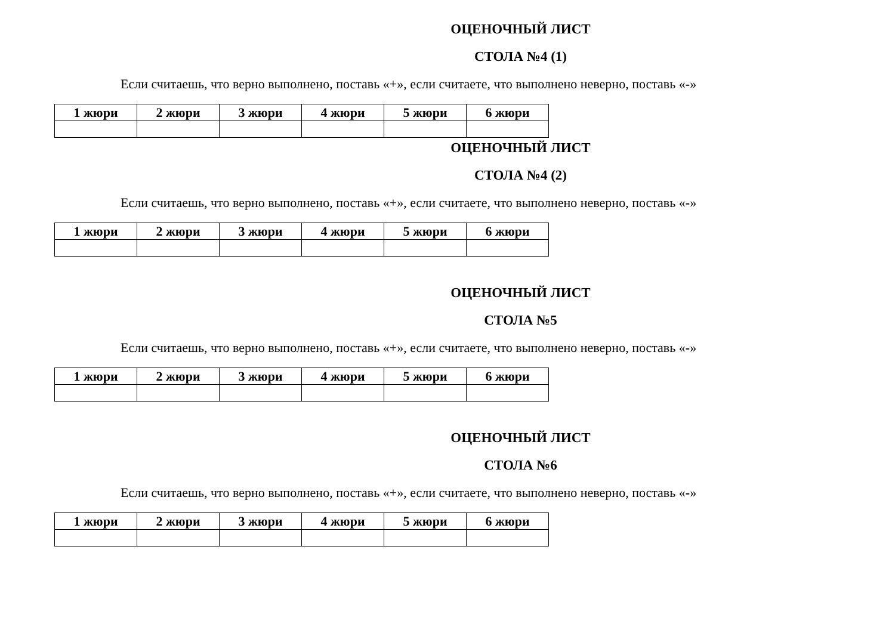ОЦЕНОЧНЫЙ ЛИСТ
СТОЛА №4 (1)
Если считаешь, что верно выполнено, поставь «+», если считаете, что выполнено неверно, поставь «-»
| 1 жюри | 2 жюри | 3 жюри | 4 жюри | 5 жюри | 6 жюри |
| --- | --- | --- | --- | --- | --- |
ОЦЕНОЧНЫЙ ЛИСТ
СТОЛА №4 (2)
Если считаешь, что верно выполнено, поставь «+», если считаете, что выполнено неверно, поставь «-»
| 1 жюри | 2 жюри | 3 жюри | 4 жюри | 5 жюри | 6 жюри |
| --- | --- | --- | --- | --- | --- |
ОЦЕНОЧНЫЙ ЛИСТ
СТОЛА №5
Если считаешь, что верно выполнено, поставь «+», если считаете, что выполнено неверно, поставь «-»
| 1 жюри | 2 жюри | 3 жюри | 4 жюри | 5 жюри | 6 жюри |
| --- | --- | --- | --- | --- | --- |
ОЦЕНОЧНЫЙ ЛИСТ
СТОЛА №6
Если считаешь, что верно выполнено, поставь «+», если считаете, что выполнено неверно, поставь «-»
| 1 жюри | 2 жюри | 3 жюри | 4 жюри | 5 жюри | 6 жюри |
| --- | --- | --- | --- | --- | --- |